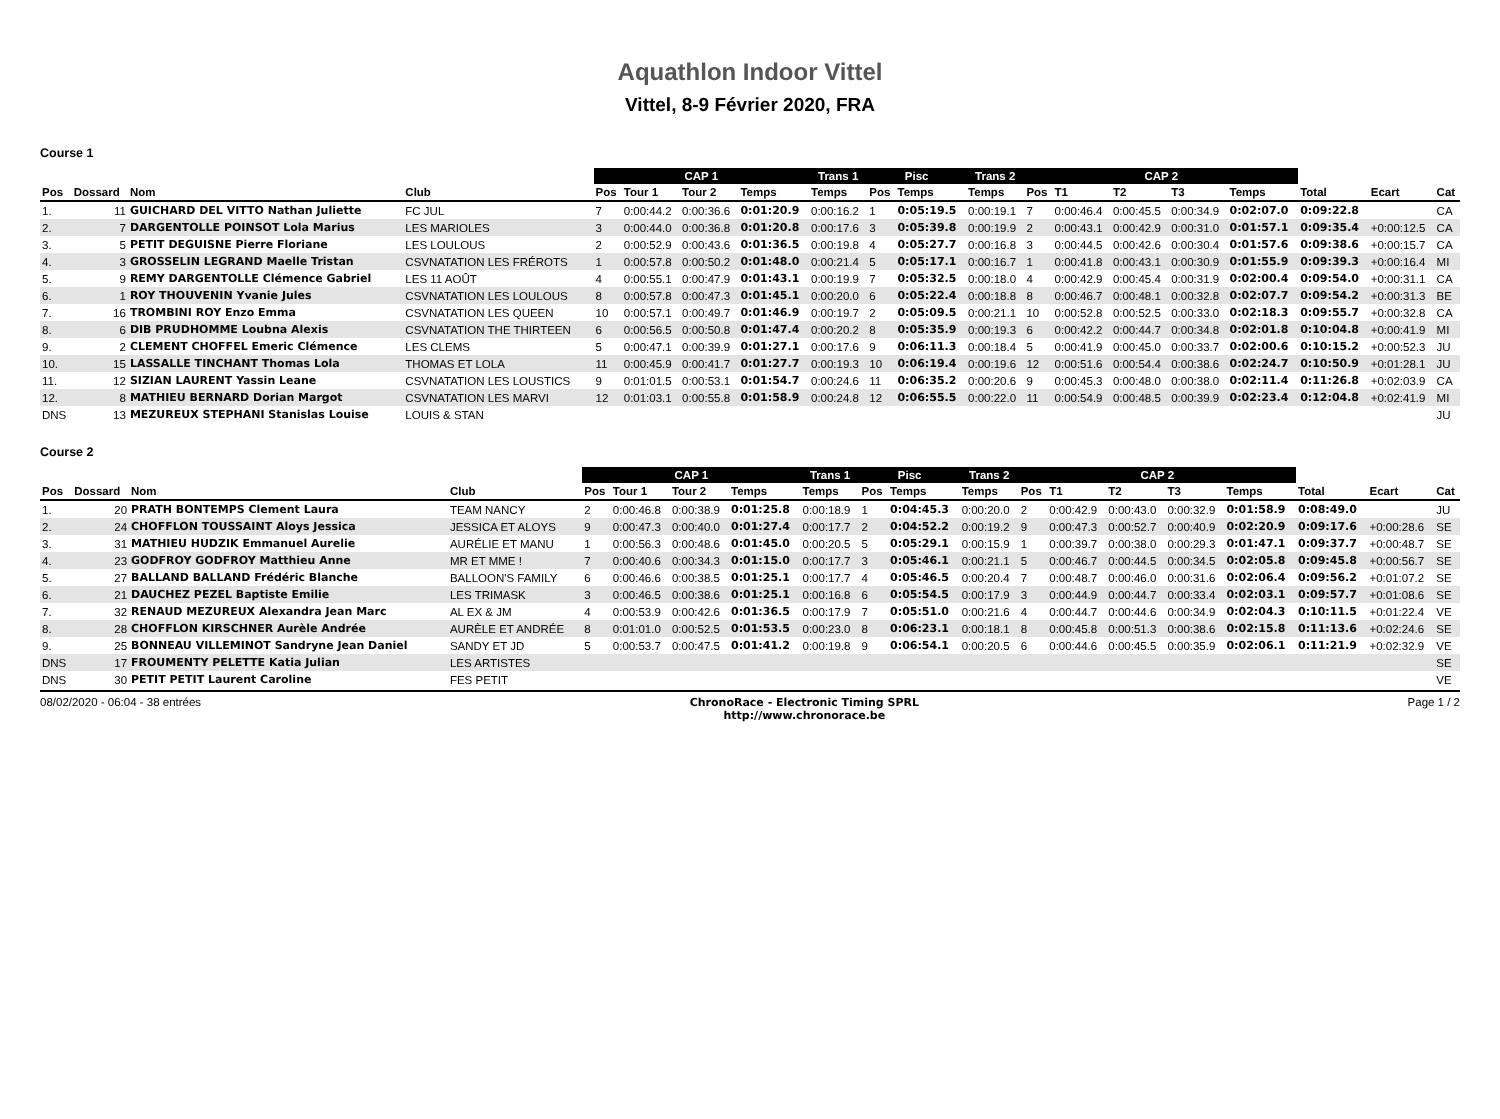Aquathlon Indoor Vittel
Vittel, 8-9 Février 2020, FRA
Course 1
| | | | | CAP 1 | | | | Trans 1 | Pisc | | Trans 2 | CAP 2 | | | | | | | |
| --- | --- | --- | --- | --- | --- | --- | --- | --- | --- | --- | --- | --- | --- | --- | --- | --- | --- | --- | --- |
| Pos | Dossard | Nom | Club | Pos | Tour 1 | Tour 2 | Temps | Temps | Pos | Temps | Temps | Pos | T1 | T2 | T3 | Temps | Total | Ecart | Cat |
| 1. | 11 | GUICHARD DEL VITTO Nathan Juliette | FC JUL | 7 | 0:00:44.2 | 0:00:36.6 | 0:01:20.9 | 0:00:16.2 | 1 | 0:05:19.5 | 0:00:19.1 | 7 | 0:00:46.4 | 0:00:45.5 | 0:00:34.9 | 0:02:07.0 | 0:09:22.8 | | CA |
| 2. | 7 | DARGENTOLLE POINSOT Lola Marius | LES MARIOLES | 3 | 0:00:44.0 | 0:00:36.8 | 0:01:20.8 | 0:00:17.6 | 3 | 0:05:39.8 | 0:00:19.9 | 2 | 0:00:43.1 | 0:00:42.9 | 0:00:31.0 | 0:01:57.1 | 0:09:35.4 | +0:00:12.5 | CA |
| 3. | 5 | PETIT DEGUISNE Pierre Floriane | LES LOULOUS | 2 | 0:00:52.9 | 0:00:43.6 | 0:01:36.5 | 0:00:19.8 | 4 | 0:05:27.7 | 0:00:16.8 | 3 | 0:00:44.5 | 0:00:42.6 | 0:00:30.4 | 0:01:57.6 | 0:09:38.6 | +0:00:15.7 | CA |
| 4. | 3 | GROSSELIN LEGRAND Maelle Tristan | CSVNATATION LES FRÉROTS | 1 | 0:00:57.8 | 0:00:50.2 | 0:01:48.0 | 0:00:21.4 | 5 | 0:05:17.1 | 0:00:16.7 | 1 | 0:00:41.8 | 0:00:43.1 | 0:00:30.9 | 0:01:55.9 | 0:09:39.3 | +0:00:16.4 | MI |
| 5. | 9 | REMY DARGENTOLLE Clémence Gabriel | LES 11 AOÛT | 4 | 0:00:55.1 | 0:00:47.9 | 0:01:43.1 | 0:00:19.9 | 7 | 0:05:32.5 | 0:00:18.0 | 4 | 0:00:42.9 | 0:00:45.4 | 0:00:31.9 | 0:02:00.4 | 0:09:54.0 | +0:00:31.1 | CA |
| 6. | 1 | ROY THOUVENIN Yvanie Jules | CSVNATATION LES LOULOUS | 8 | 0:00:57.8 | 0:00:47.3 | 0:01:45.1 | 0:00:20.0 | 6 | 0:05:22.4 | 0:00:18.8 | 8 | 0:00:46.7 | 0:00:48.1 | 0:00:32.8 | 0:02:07.7 | 0:09:54.2 | +0:00:31.3 | BE |
| 7. | 16 | TROMBINI ROY Enzo Emma | CSVNATATION LES QUEEN | 10 | 0:00:57.1 | 0:00:49.7 | 0:01:46.9 | 0:00:19.7 | 2 | 0:05:09.5 | 0:00:21.1 | 10 | 0:00:52.8 | 0:00:52.5 | 0:00:33.0 | 0:02:18.3 | 0:09:55.7 | +0:00:32.8 | CA |
| 8. | 6 | DIB PRUDHOMME Loubna Alexis | CSVNATATION THE THIRTEEN | 6 | 0:00:56.5 | 0:00:50.8 | 0:01:47.4 | 0:00:20.2 | 8 | 0:05:35.9 | 0:00:19.3 | 6 | 0:00:42.2 | 0:00:44.7 | 0:00:34.8 | 0:02:01.8 | 0:10:04.8 | +0:00:41.9 | MI |
| 9. | 2 | CLEMENT CHOFFEL Emeric Clémence | LES CLEMS | 5 | 0:00:47.1 | 0:00:39.9 | 0:01:27.1 | 0:00:17.6 | 9 | 0:06:11.3 | 0:00:18.4 | 5 | 0:00:41.9 | 0:00:45.0 | 0:00:33.7 | 0:02:00.6 | 0:10:15.2 | +0:00:52.3 | JU |
| 10. | 15 | LASSALLE TINCHANT Thomas Lola | THOMAS ET LOLA | 11 | 0:00:45.9 | 0:00:41.7 | 0:01:27.7 | 0:00:19.3 | 10 | 0:06:19.4 | 0:00:19.6 | 12 | 0:00:51.6 | 0:00:54.4 | 0:00:38.6 | 0:02:24.7 | 0:10:50.9 | +0:01:28.1 | JU |
| 11. | 12 | SIZIAN LAURENT Yassin Leane | CSVNATATION LES LOUSTICS | 9 | 0:01:01.5 | 0:00:53.1 | 0:01:54.7 | 0:00:24.6 | 11 | 0:06:35.2 | 0:00:20.6 | 9 | 0:00:45.3 | 0:00:48.0 | 0:00:38.0 | 0:02:11.4 | 0:11:26.8 | +0:02:03.9 | CA |
| 12. | 8 | MATHIEU BERNARD Dorian Margot | CSVNATATION LES MARVI | 12 | 0:01:03.1 | 0:00:55.8 | 0:01:58.9 | 0:00:24.8 | 12 | 0:06:55.5 | 0:00:22.0 | 11 | 0:00:54.9 | 0:00:48.5 | 0:00:39.9 | 0:02:23.4 | 0:12:04.8 | +0:02:41.9 | MI |
| DNS | 13 | MEZUREUX STEPHANI Stanislas Louise | LOUIS & STAN | | | | | | | | | | | | | | | | JU |
Course 2
| | | | | CAP 1 | | | | Trans 1 | Pisc | | Trans 2 | CAP 2 | | | | | | | |
| --- | --- | --- | --- | --- | --- | --- | --- | --- | --- | --- | --- | --- | --- | --- | --- | --- | --- | --- | --- |
| Pos | Dossard | Nom | Club | Pos | Tour 1 | Tour 2 | Temps | Temps | Pos | Temps | Temps | Pos | T1 | T2 | T3 | Temps | Total | Ecart | Cat |
| 1. | 20 | PRATH BONTEMPS Clement Laura | TEAM NANCY | 2 | 0:00:46.8 | 0:00:38.9 | 0:01:25.8 | 0:00:18.9 | 1 | 0:04:45.3 | 0:00:20.0 | 2 | 0:00:42.9 | 0:00:43.0 | 0:00:32.9 | 0:01:58.9 | 0:08:49.0 | | JU |
| 2. | 24 | CHOFFLON TOUSSAINT Aloys Jessica | JESSICA ET ALOYS | 9 | 0:00:47.3 | 0:00:40.0 | 0:01:27.4 | 0:00:17.7 | 2 | 0:04:52.2 | 0:00:19.2 | 9 | 0:00:47.3 | 0:00:52.7 | 0:00:40.9 | 0:02:20.9 | 0:09:17.6 | +0:00:28.6 | SE |
| 3. | 31 | MATHIEU HUDZIK Emmanuel Aurelie | AURÉLIE ET MANU | 1 | 0:00:56.3 | 0:00:48.6 | 0:01:45.0 | 0:00:20.5 | 5 | 0:05:29.1 | 0:00:15.9 | 1 | 0:00:39.7 | 0:00:38.0 | 0:00:29.3 | 0:01:47.1 | 0:09:37.7 | +0:00:48.7 | SE |
| 4. | 23 | GODFROY GODFROY Matthieu Anne | MR ET MME ! | 7 | 0:00:40.6 | 0:00:34.3 | 0:01:15.0 | 0:00:17.7 | 3 | 0:05:46.1 | 0:00:21.1 | 5 | 0:00:46.7 | 0:00:44.5 | 0:00:34.5 | 0:02:05.8 | 0:09:45.8 | +0:00:56.7 | SE |
| 5. | 27 | BALLAND BALLAND Frédéric Blanche | BALLOON'S FAMILY | 6 | 0:00:46.6 | 0:00:38.5 | 0:01:25.1 | 0:00:17.7 | 4 | 0:05:46.5 | 0:00:20.4 | 7 | 0:00:48.7 | 0:00:46.0 | 0:00:31.6 | 0:02:06.4 | 0:09:56.2 | +0:01:07.2 | SE |
| 6. | 21 | DAUCHEZ PEZEL Baptiste Emilie | LES TRIMASK | 3 | 0:00:46.5 | 0:00:38.6 | 0:01:25.1 | 0:00:16.8 | 6 | 0:05:54.5 | 0:00:17.9 | 3 | 0:00:44.9 | 0:00:44.7 | 0:00:33.4 | 0:02:03.1 | 0:09:57.7 | +0:01:08.6 | SE |
| 7. | 32 | RENAUD MEZUREUX Alexandra Jean Marc | AL EX & JM | 4 | 0:00:53.9 | 0:00:42.6 | 0:01:36.5 | 0:00:17.9 | 7 | 0:05:51.0 | 0:00:21.6 | 4 | 0:00:44.7 | 0:00:44.6 | 0:00:34.9 | 0:02:04.3 | 0:10:11.5 | +0:01:22.4 | VE |
| 8. | 28 | CHOFFLON KIRSCHNER Aurèle Andrée | AURÈLE ET ANDRÉE | 8 | 0:01:01.0 | 0:00:52.5 | 0:01:53.5 | 0:00:23.0 | 8 | 0:06:23.1 | 0:00:18.1 | 8 | 0:00:45.8 | 0:00:51.3 | 0:00:38.6 | 0:02:15.8 | 0:11:13.6 | +0:02:24.6 | SE |
| 9. | 25 | BONNEAU VILLEMINOT Sandryne Jean Daniel | SANDY ET JD | 5 | 0:00:53.7 | 0:00:47.5 | 0:01:41.2 | 0:00:19.8 | 9 | 0:06:54.1 | 0:00:20.5 | 6 | 0:00:44.6 | 0:00:45.5 | 0:00:35.9 | 0:02:06.1 | 0:11:21.9 | +0:02:32.9 | VE |
| DNS | 17 | FROUMENTY PELETTE Katia Julian | LES ARTISTES | | | | | | | | | | | | | | | | SE |
| DNS | 30 | PETIT PETIT Laurent Caroline | FES PETIT | | | | | | | | | | | | | | | | VE |
08/02/2020 - 06:04 - 38 entrées ChronoRace - Electronic Timing SPRL
http://www.chronorace.be Page 1 / 2